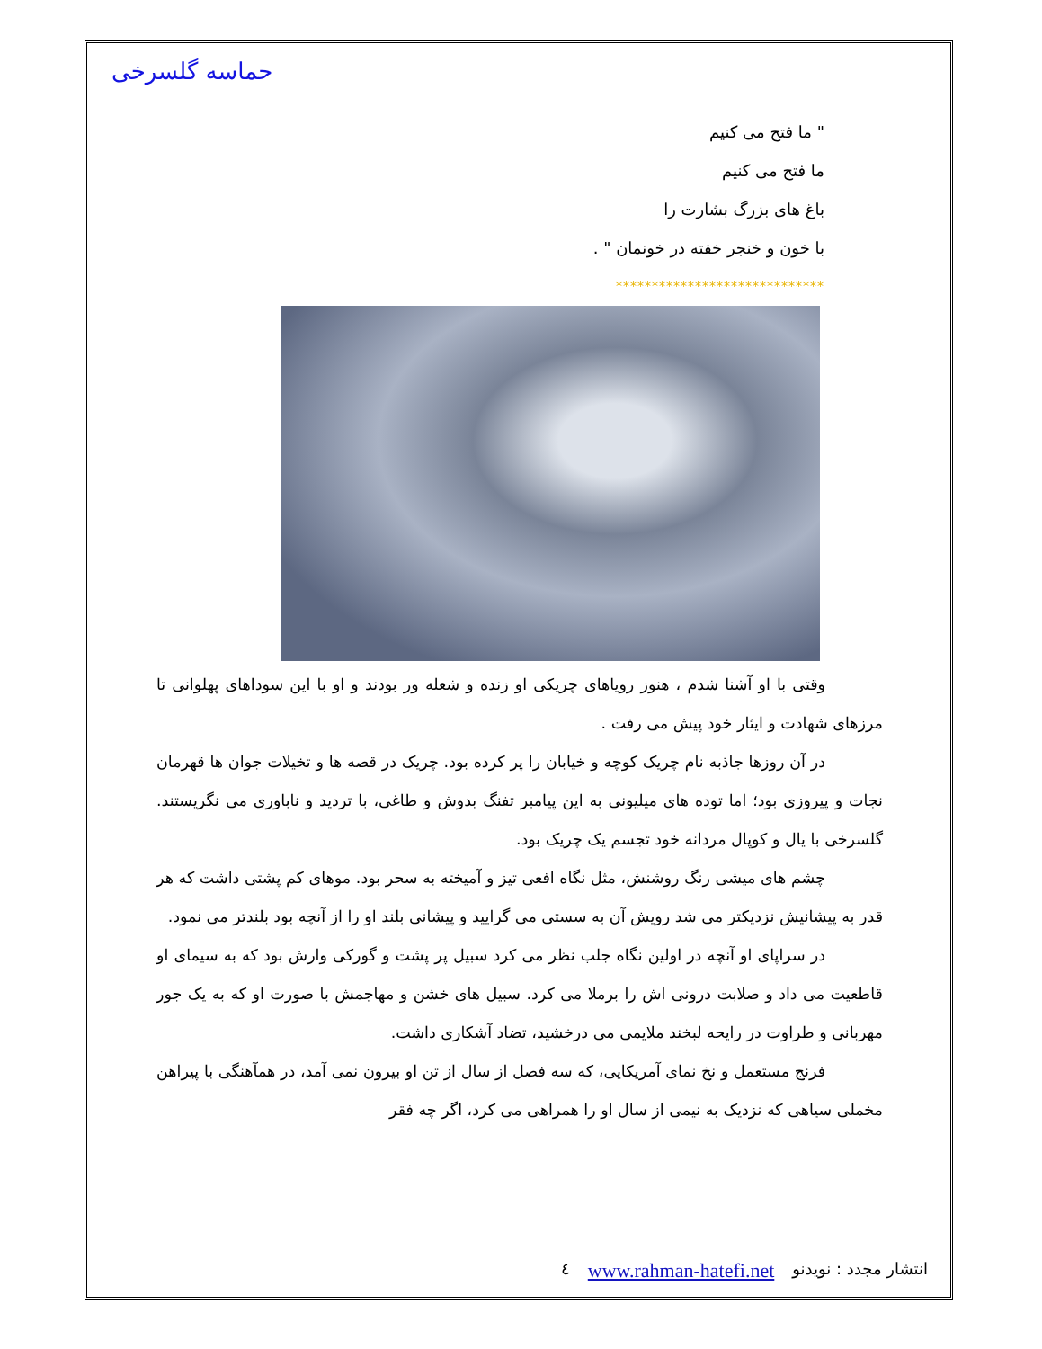حماسه گلسرخی
" ما فتح می کنیم
ما فتح می کنیم
باغ های بزرگ بشارت را
با خون و خنجر خفته در خونمان " .
*****************************
وقتی با او آشنا شدم ، هنوز رویاهای چریکی او زنده و شعله ور بودند و او با این سوداهای پهلوانی تا مرزهای شهادت و ایثار خود پیش می رفت .
در آن روزها جاذبه نام چریک کوچه و خیابان را پر کرده بود. چریک در قصه ها و تخیلات جوان ها قهرمان نجات و پیروزی بود؛ اما توده های میلیونی به این پیامبر تفنگ بدوش و طاغی، با تردید و ناباوری می نگریستند. گلسرخی با یال و کوپال مردانه خود تجسم یک چریک بود.
چشم های میشی رنگ روشنش، مثل نگاه افعی تیز و آمیخته به سحر بود. موهای کم پشتی داشت که هر قدر به پیشانیش نزدیکتر می شد رویش آن به سستی می گرایید و پیشانی بلند او را از آنچه بود بلندتر می نمود.
در سراپای او آنچه در اولین نگاه جلب نظر می کرد سبیل پر پشت و گورکی وارش بود که به سیمای او قاطعیت می داد و صلابت درونی اش را برملا می کرد. سبیل های خشن و مهاجمش با صورت او که به یک جور مهربانی و طراوت در رایحه لبخند ملایمی می درخشید، تضاد آشکاری داشت.
فرنج مستعمل و نخ نمای آمریکایی، که سه فصل از سال از تن او بیرون نمی آمد، در همآهنگی با پیراهن مخملی سیاهی که نزدیک به نیمی از سال او را همراهی می کرد، اگر چه فقر
انتشار مجدد : نویدنو www.rahman-hatefi.net ٤